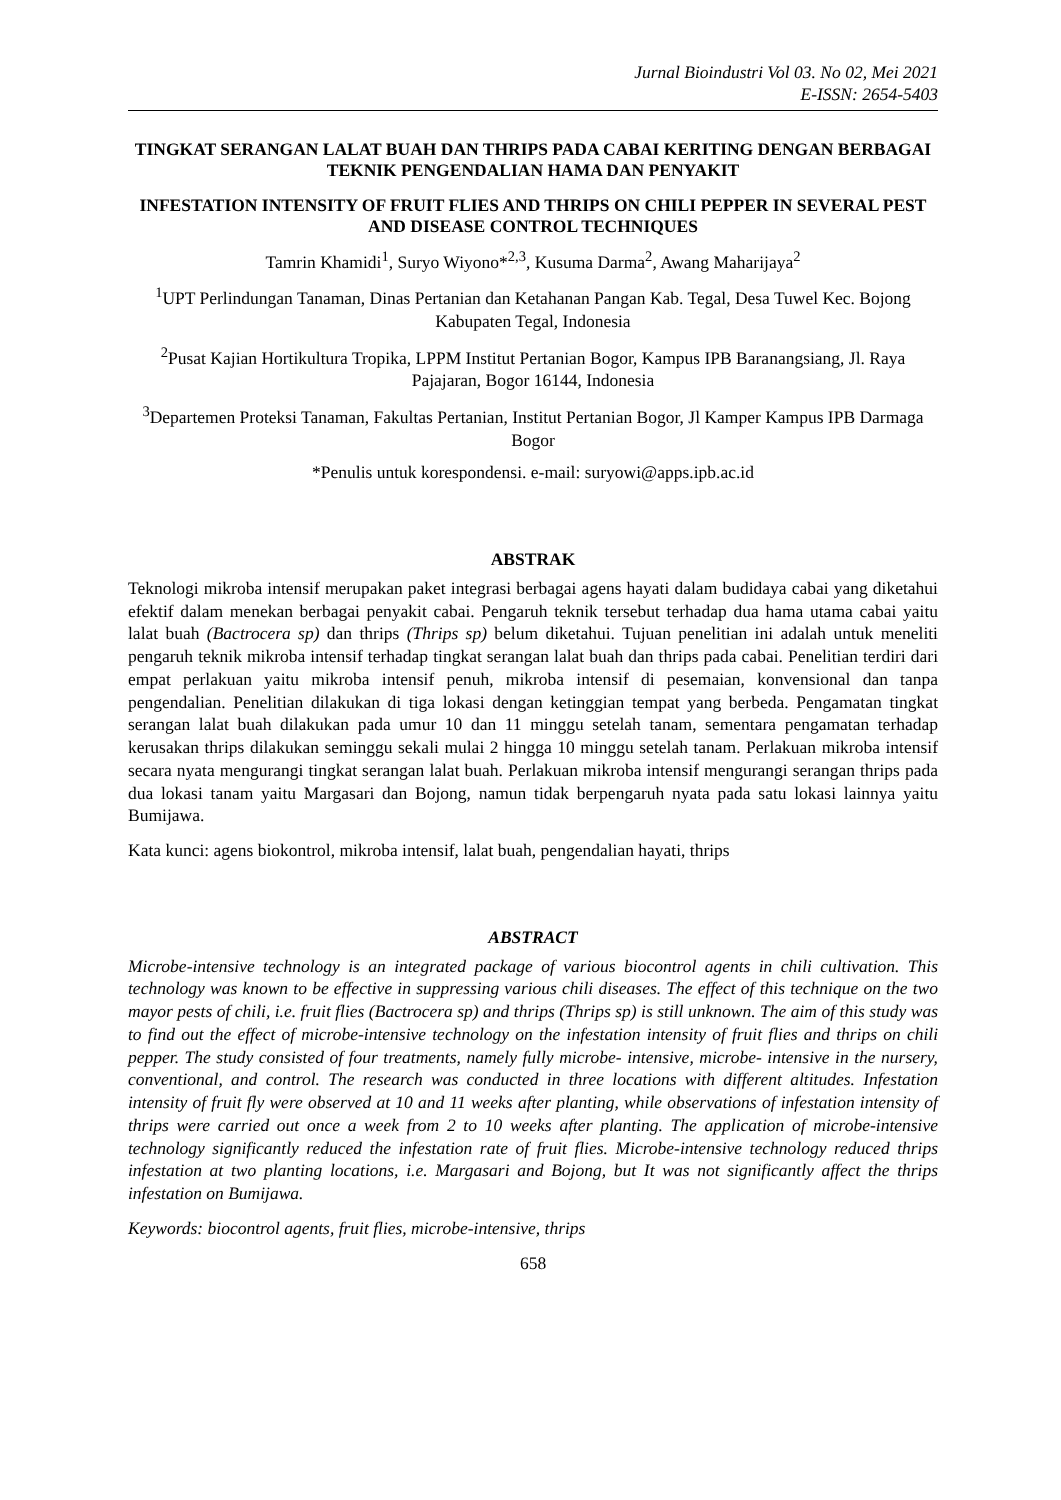Jurnal Bioindustri Vol 03. No 02, Mei 2021
E-ISSN: 2654-5403
TINGKAT SERANGAN LALAT BUAH DAN THRIPS PADA CABAI KERITING DENGAN BERBAGAI TEKNIK PENGENDALIAN HAMA DAN PENYAKIT
INFESTATION INTENSITY OF FRUIT FLIES AND THRIPS ON CHILI PEPPER IN SEVERAL PEST AND DISEASE CONTROL TECHNIQUES
Tamrin Khamidi<sup>1</sup>, Suryo Wiyono*<sup>2,3</sup>, Kusuma Darma<sup>2</sup>, Awang Maharijaya<sup>2</sup>
<sup>1</sup> UPT Perlindungan Tanaman, Dinas Pertanian dan Ketahanan Pangan Kab. Tegal, Desa Tuwel Kec. Bojong Kabupaten Tegal, Indonesia
<sup>2</sup> Pusat Kajian Hortikultura Tropika, LPPM Institut Pertanian Bogor, Kampus IPB Baranangsiang, Jl. Raya Pajajaran, Bogor 16144, Indonesia
<sup>3</sup> Departemen Proteksi Tanaman, Fakultas Pertanian, Institut Pertanian Bogor, Jl Kamper Kampus IPB Darmaga Bogor
*Penulis untuk korespondensi. e-mail: suryowi@apps.ipb.ac.id
ABSTRAK
Teknologi mikroba intensif merupakan paket integrasi berbagai agens hayati dalam budidaya cabai yang diketahui efektif dalam menekan berbagai penyakit cabai. Pengaruh teknik tersebut terhadap dua hama utama cabai yaitu lalat buah (Bactrocera sp) dan thrips (Thrips sp) belum diketahui. Tujuan penelitian ini adalah untuk meneliti pengaruh teknik mikroba intensif terhadap tingkat serangan lalat buah dan thrips pada cabai. Penelitian terdiri dari empat perlakuan yaitu mikroba intensif penuh, mikroba intensif di pesemaian, konvensional dan tanpa pengendalian. Penelitian dilakukan di tiga lokasi dengan ketinggian tempat yang berbeda. Pengamatan tingkat serangan lalat buah dilakukan pada umur 10 dan 11 minggu setelah tanam, sementara pengamatan terhadap kerusakan thrips dilakukan seminggu sekali mulai 2 hingga 10 minggu setelah tanam. Perlakuan mikroba intensif secara nyata mengurangi tingkat serangan lalat buah. Perlakuan mikroba intensif mengurangi serangan thrips pada dua lokasi tanam yaitu Margasari dan Bojong, namun tidak berpengaruh nyata pada satu lokasi lainnya yaitu Bumijawa.
Kata kunci: agens biokontrol, mikroba intensif, lalat buah, pengendalian hayati, thrips
ABSTRACT
Microbe-intensive technology is an integrated package of various biocontrol agents in chili cultivation. This technology was known to be effective in suppressing various chili diseases. The effect of this technique on the two mayor pests of chili, i.e. fruit flies (Bactrocera sp) and thrips (Thrips sp) is still unknown. The aim of this study was to find out the effect of microbe-intensive technology on the infestation intensity of fruit flies and thrips on chili pepper. The study consisted of four treatments, namely fully microbe- intensive, microbe- intensive in the nursery, conventional, and control. The research was conducted in three locations with different altitudes. Infestation intensity of fruit fly were observed at 10 and 11 weeks after planting, while observations of infestation intensity of thrips were carried out once a week from 2 to 10 weeks after planting. The application of microbe-intensive technology significantly reduced the infestation rate of fruit flies. Microbe-intensive technology reduced thrips infestation at two planting locations, i.e. Margasari and Bojong, but It was not significantly affect the thrips infestation on Bumijawa.
Keywords: biocontrol agents, fruit flies, microbe-intensive, thrips
658